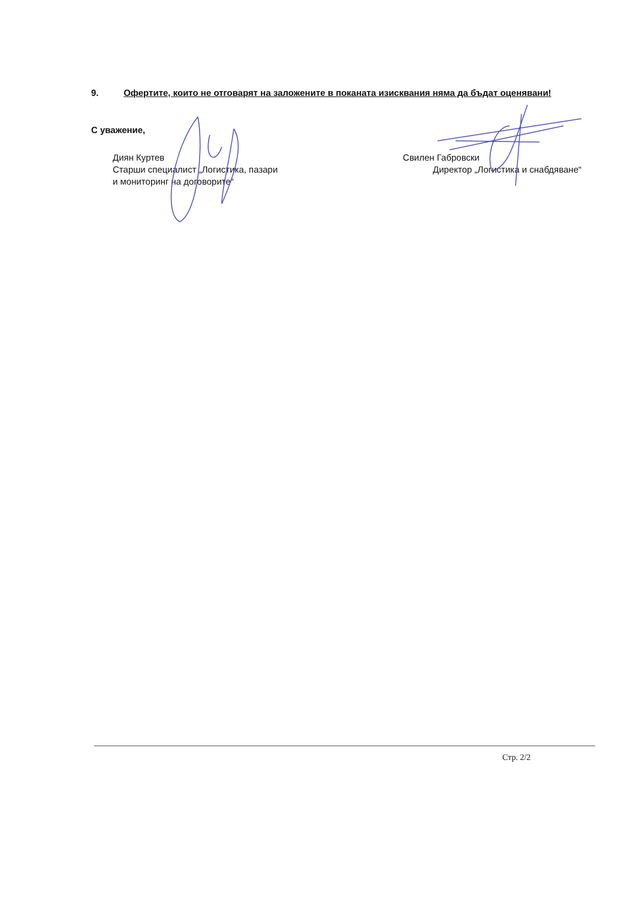9. Офертите, които не отговарят на заложените в поканата изисквания няма да бъдат оценявани!
С уважение,
Диян Куртев
Старши специалист „Логистика, пазари
и мониторинг на договорите“
Свилен Габровски
Директор „Логистика и снабдяване“
Стр. 2/2